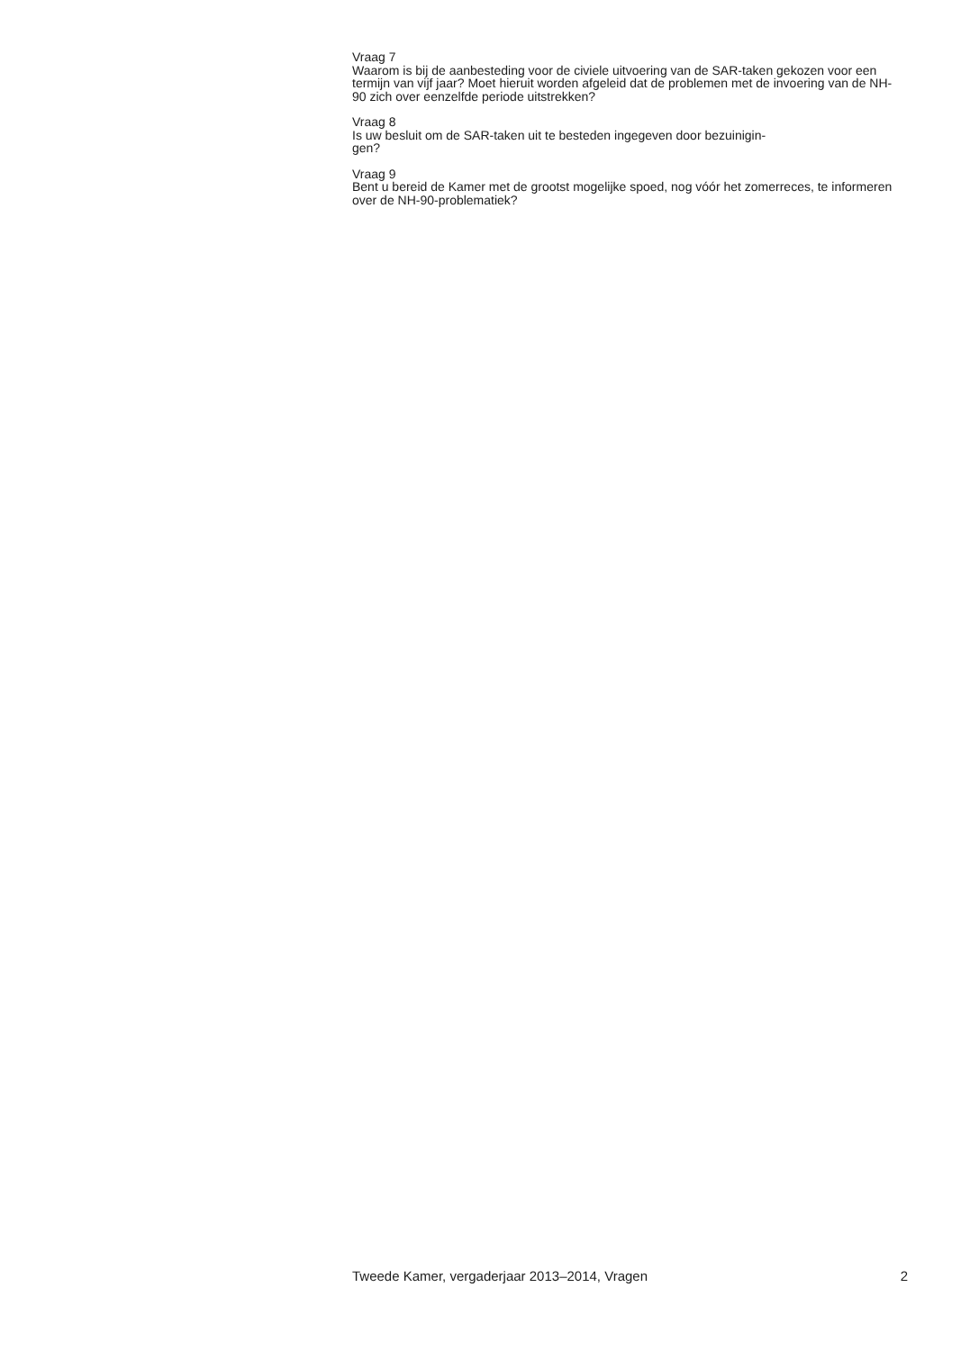Vraag 7
Waarom is bij de aanbesteding voor de civiele uitvoering van de SAR-taken gekozen voor een termijn van vijf jaar? Moet hieruit worden afgeleid dat de problemen met de invoering van de NH-90 zich over eenzelfde periode uitstrekken?
Vraag 8
Is uw besluit om de SAR-taken uit te besteden ingegeven door bezuinigin-
gen?
Vraag 9
Bent u bereid de Kamer met de grootst mogelijke spoed, nog vóór het zomerreces, te informeren over de NH-90-problematiek?
Tweede Kamer, vergaderjaar 2013–2014, Vragen 2